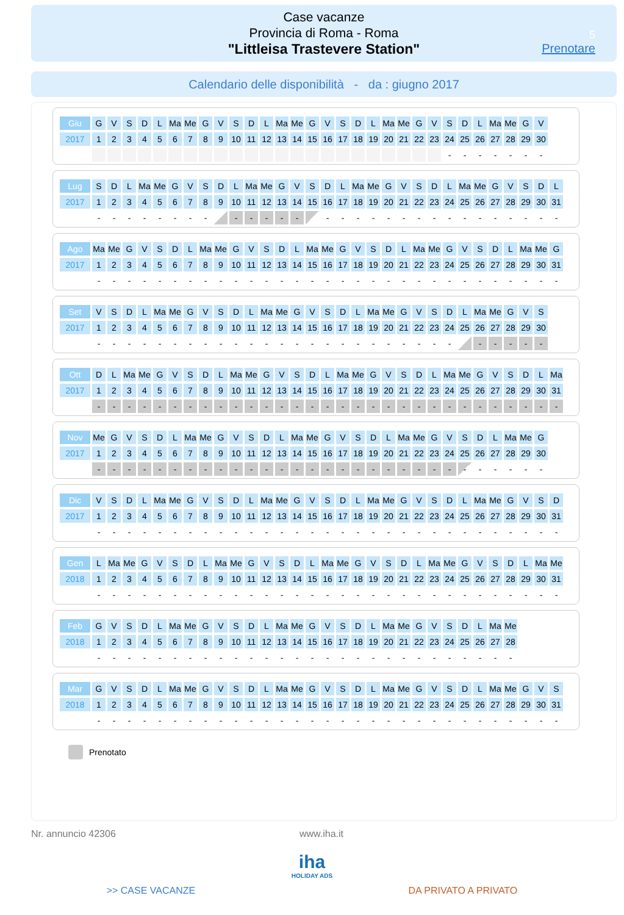Case vacanze
Provincia di Roma - Roma
"Littleisa Trastevere Station"
5
Prenotare
Calendario delle disponibilità - da : giugno 2017
| Giu | G | V | S | D | L | Ma | Me | G | V | S | D | L | Ma | Me | G | V | S | D | L | Ma | Me | G | V | S | D | L | Ma | Me | G | V |
| 2017 | 1 | 2 | 3 | 4 | 5 | 6 | 7 | 8 | 9 | 10 | 11 | 12 | 13 | 14 | 15 | 16 | 17 | 18 | 19 | 20 | 21 | 22 | 23 | 24 | 25 | 26 | 27 | 28 | 29 | 30 |
| | | | | | | | | | | | | | | | | | | | | | | | | - | - | - | - | - | - | - |
| Lug | S | D | L | Ma | Me | G | V | S | D | L | Ma | Me | G | V | S | D | L | Ma | Me | G | V | S | D | L | Ma | Me | G | V | S | D | L |
| 2017 | 1 | 2 | 3 | 4 | 5 | 6 | 7 | 8 | 9 | 10 | 11 | 12 | 13 | 14 | 15 | 16 | 17 | 18 | 19 | 20 | 21 | 22 | 23 | 24 | 25 | 26 | 27 | 28 | 29 | 30 | 31 |
| | - | - | - | - | - | - | - | - | | - | - | - | - | - | | - | - | - | - | - | - | - | - | - | - | - | - | - | - | - | - |
| Ago | Ma | Me | G | V | S | D | L | Ma | Me | G | V | S | D | L | Ma | Me | G | V | S | D | L | Ma | Me | G | V | S | D | L | Ma | Me | G |
| 2017 | 1 | 2 | 3 | 4 | 5 | 6 | 7 | 8 | 9 | 10 | 11 | 12 | 13 | 14 | 15 | 16 | 17 | 18 | 19 | 20 | 21 | 22 | 23 | 24 | 25 | 26 | 27 | 28 | 29 | 30 | 31 |
| | - | - | - | - | - | - | - | - | - | - | - | - | - | - | - | - | - | - | - | - | - | - | - | - | - | - | - | - | - | - | - |
| Set | V | S | D | L | Ma | Me | G | V | S | D | L | Ma | Me | G | V | S | D | L | Ma | Me | G | V | S | D | L | Ma | Me | G | V | S |
| 2017 | 1 | 2 | 3 | 4 | 5 | 6 | 7 | 8 | 9 | 10 | 11 | 12 | 13 | 14 | 15 | 16 | 17 | 18 | 19 | 20 | 21 | 22 | 23 | 24 | 25 | 26 | 27 | 28 | 29 | 30 |
| | - | - | - | - | - | - | - | - | - | - | - | - | - | - | - | - | - | - | - | - | - | - | - | - | | - | - | - | - | - |
| Ott | D | L | Ma | Me | G | V | S | D | L | Ma | Me | G | V | S | D | L | Ma | Me | G | V | S | D | L | Ma | Me | G | V | S | D | L | Ma |
| 2017 | 1 | 2 | 3 | 4 | 5 | 6 | 7 | 8 | 9 | 10 | 11 | 12 | 13 | 14 | 15 | 16 | 17 | 18 | 19 | 20 | 21 | 22 | 23 | 24 | 25 | 26 | 27 | 28 | 29 | 30 | 31 |
| | - | - | - | - | - | - | - | - | - | - | - | - | - | - | - | - | - | - | - | - | - | - | - | - | - | - | - | - | - | - | - |
| Nov | Me | G | V | S | D | L | Ma | Me | G | V | S | D | L | Ma | Me | G | V | S | D | L | Ma | Me | G | V | S | D | L | Ma | Me | G |
| 2017 | 1 | 2 | 3 | 4 | 5 | 6 | 7 | 8 | 9 | 10 | 11 | 12 | 13 | 14 | 15 | 16 | 17 | 18 | 19 | 20 | 21 | 22 | 23 | 24 | 25 | 26 | 27 | 28 | 29 | 30 |
| | - | - | - | - | - | - | - | - | - | - | - | - | - | - | - | - | - | - | - | - | - | - | - | - | - | - | - | - | - | - |
| Dic | V | S | D | L | Ma | Me | G | V | S | D | L | Ma | Me | G | V | S | D | L | Ma | Me | G | V | S | D | L | Ma | Me | G | V | S | D |
| 2017 | 1 | 2 | 3 | 4 | 5 | 6 | 7 | 8 | 9 | 10 | 11 | 12 | 13 | 14 | 15 | 16 | 17 | 18 | 19 | 20 | 21 | 22 | 23 | 24 | 25 | 26 | 27 | 28 | 29 | 30 | 31 |
| | - | - | - | - | - | - | - | - | - | - | - | - | - | - | - | - | - | - | - | - | - | - | - | - | - | - | - | - | - | - | - |
| Gen | L | Ma | Me | G | V | S | D | L | Ma | Me | G | V | S | D | L | Ma | Me | G | V | S | D | L | Ma | Me | G | V | S | D | L | Ma | Me |
| 2018 | 1 | 2 | 3 | 4 | 5 | 6 | 7 | 8 | 9 | 10 | 11 | 12 | 13 | 14 | 15 | 16 | 17 | 18 | 19 | 20 | 21 | 22 | 23 | 24 | 25 | 26 | 27 | 28 | 29 | 30 | 31 |
| | - | - | - | - | - | - | - | - | - | - | - | - | - | - | - | - | - | - | - | - | - | - | - | - | - | - | - | - | - | - | - |
| Feb | G | V | S | D | L | Ma | Me | G | V | S | D | L | Ma | Me | G | V | S | D | L | Ma | Me | G | V | S | D | L | Ma | Me |
| 2018 | 1 | 2 | 3 | 4 | 5 | 6 | 7 | 8 | 9 | 10 | 11 | 12 | 13 | 14 | 15 | 16 | 17 | 18 | 19 | 20 | 21 | 22 | 23 | 24 | 25 | 26 | 27 | 28 |
| | - | - | - | - | - | - | - | - | - | - | - | - | - | - | - | - | - | - | - | - | - | - | - | - | - | - | - | - |
| Mar | G | V | S | D | L | Ma | Me | G | V | S | D | L | Ma | Me | G | V | S | D | L | Ma | Me | G | V | S | D | L | Ma | Me | G | V | S |
| 2018 | 1 | 2 | 3 | 4 | 5 | 6 | 7 | 8 | 9 | 10 | 11 | 12 | 13 | 14 | 15 | 16 | 17 | 18 | 19 | 20 | 21 | 22 | 23 | 24 | 25 | 26 | 27 | 28 | 29 | 30 | 31 |
| | - | - | - | - | - | - | - | - | - | - | - | - | - | - | - | - | - | - | - | - | - | - | - | - | - | - | - | - | - | - | - |
Prenotato
Nr. annuncio 42306 www.iha.it
iha
HOLIDAY ADS
>> CASE VACANZE DA PRIVATO A PRIVATO